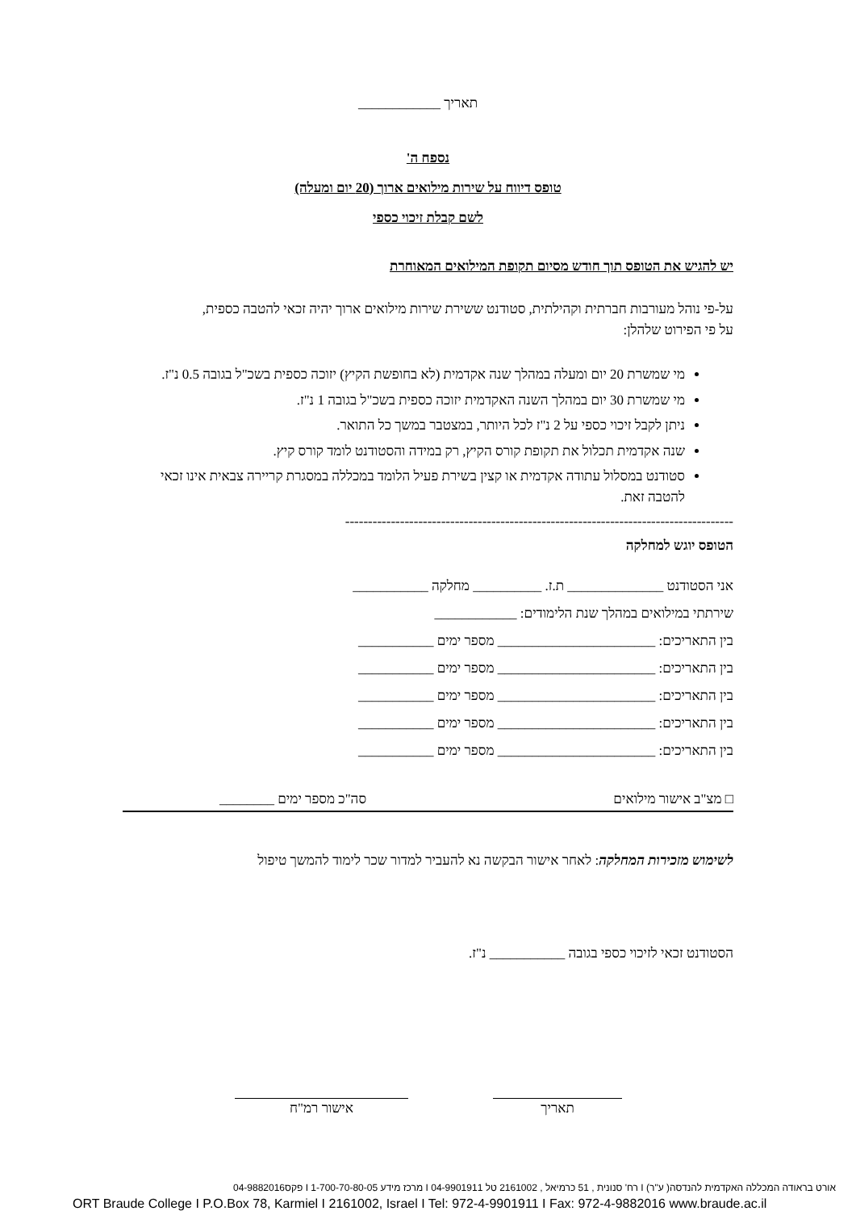תאריך ____________
נספח ה'
טופס דיווח על שירות מילואים ארוך (20 יום ומעלה)
לשם קבלת זיכוי כספי
יש להגיש את הטופס תוך חודש מסיום תקופת המילואים המאוחרת
על-פי נוהל מעורבות חברתית וקהילתית, סטודנט ששירת שירות מילואים ארוך יהיה זכאי להטבה כספית,
על פי הפירוט שלהלן:
מי שמשרת 20 יום ומעלה במהלך שנה אקדמית (לא בחופשת הקיץ) יזוכה כספית בשכ"ל בגובה 0.5 נ"ז.
מי שמשרת 30 יום במהלך השנה האקדמית יזוכה כספית בשכ"ל בגובה 1 נ"ז.
ניתן לקבל זיכוי כספי על 2 נ"ז לכל היותר, במצטבר במשך כל התואר.
שנה אקדמית תכלול את תקופת קורס הקיץ, רק במידה והסטודנט לומד קורס קיץ.
סטודנט במסלול עתודה אקדמית או קצין בשירת פעיל הלומד במכללה במסגרת קריירה צבאית אינו זכאי להטבה זאת.
-------------------------------------------------------------------------------------
הטופס יוגש למחלקה
אני הסטודנט ______________ ת.ז. __________ מחלקה ___________
שירתתי במילואים במהלך שנת הלימודים: ____________
בין התאריכים: _______________________ מספר ימים ___________
בין התאריכים: _______________________ מספר ימים ___________
בין התאריכים: _______________________ מספר ימים ___________
בין התאריכים: _______________________ מספר ימים ___________
בין התאריכים: _______________________ מספר ימים ___________
□ מצ"ב אישור מילואים סה"כ מספר ימים ________
לשימוש מזכירות המחלקה: לאחר אישור הבקשה נא להעביר למדור שכר לימוד להמשך טיפול
הסטודנט זכאי לזיכוי כספי בגובה ___________ נ"ז.
תאריך אישור רמ"ח
אורט בראודה המכללה האקדמית להנדסה( ע"ר) I רח' סנונית , 51 כרמיאל , 2161002 טל 04-9901911 I מרכז מידע 1-700-70-80-05 I פקס04-9882016
ORT Braude College I P.O.Box 78, Karmiel I 2161002, Israel I Tel: 972-4-9901911 I Fax: 972-4-9882016 www.braude.ac.il